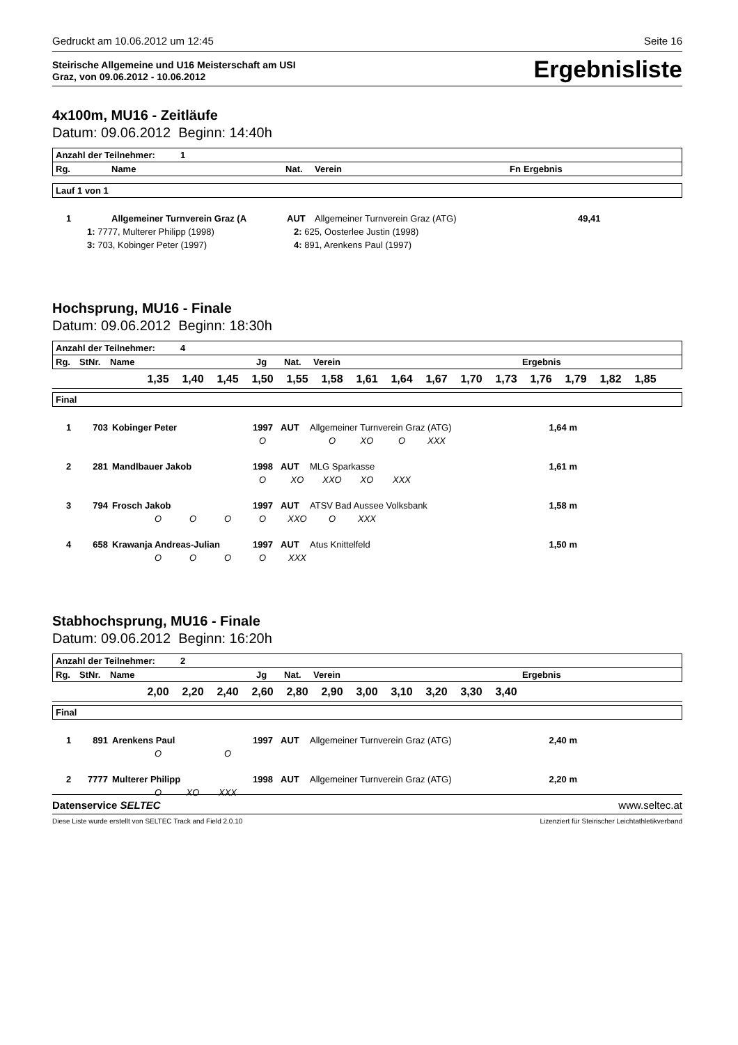Gedruckt am 10.06.2012 um 12:45 Seite 16
Steirische Allgemeine und U16 Meisterschaft am USI
Graz, von 09.06.2012 - 10.06.2012
Ergebnisliste
4x100m, MU16 - Zeitläufe
Datum: 09.06.2012 Beginn: 14:40h
| Anzahl der Teilnehmer: 1 | | | | | |
| Rg. | Name | Nat. | Verein | Fn | Ergebnis |
| Lauf 1 von 1 |
| 1 | Allgemeiner Turnverein Graz (A | AUT | Allgemeiner Turnverein Graz (ATG) | | 49,41 |
| 1: 7777, Multerer Philipp (1998) | | 2: 625, Oosterlee Justin (1998) | | | |
| 3: 703, Kobinger Peter (1997) | | 4: 891, Arenkens Paul (1997) | | | |
Hochsprung, MU16 - Finale
Datum: 09.06.2012 Beginn: 18:30h
| Anzahl der Teilnehmer: 4 | | | | | | |
| Rg. | StNr. | Name | Jg | Nat. | Verein | Ergebnis |
| | 1,35 | 1,40 | 1,45 | 1,50 | 1,55 | 1,58 | 1,61 | 1,64 | 1,67 | 1,70 | 1,73 | 1,76 | 1,79 | 1,82 | 1,85 | |
| Final |
| 1 | 703 | Kobinger Peter | 1997 | AUT | Allgemeiner Turnverein Graz (ATG) | 1,64 m | |
| | | | | O | | O | XO | O | XXX | | | | | | | |
| 2 | 281 | Mandlbauer Jakob | 1998 | AUT | MLG Sparkasse | 1,61 m | |
| | | | | O | XO | XXO | XO | XXX | | | | | | | | |
| 3 | 794 | Frosch Jakob | 1997 | AUT | ATSV Bad Aussee Volksbank | 1,58 m | |
| | O | O | O | O | XXO | O | XXX | | | | | | | | | |
| 4 | 658 | Krawanja Andreas-Julian | 1997 | AUT | Atus Knittelfeld | 1,50 m | |
| | O | O | O | O | XXX | | | | | | | | | | | |
Stabhochsprung, MU16 - Finale
Datum: 09.06.2012 Beginn: 16:20h
| Anzahl der Teilnehmer: 2 | | | | | | |
| Rg. | StNr. | Name | Jg | Nat. | Verein | Ergebnis |
| | 2,00 | 2,20 | 2,40 | 2,60 | 2,80 | 2,90 | 3,00 | 3,10 | 3,20 | 3,30 | 3,40 | |
| Final |
| 1 | 891 | Arenkens Paul | 1997 | AUT | Allgemeiner Turnverein Graz (ATG) | 2,40 m | |
| | O | | O | | | | | | | | | |
| 2 | 7777 | Multerer Philipp | 1998 | AUT | Allgemeiner Turnverein Graz (ATG) | 2,20 m | |
| | O | XO | XXX | | | | | | | | | |
Datenservice SELTEC www.seltec.at
Diese Liste wurde erstellt von SELTEC Track and Field 2.0.10 Lizenziert für Steirischer Leichtathletikverband